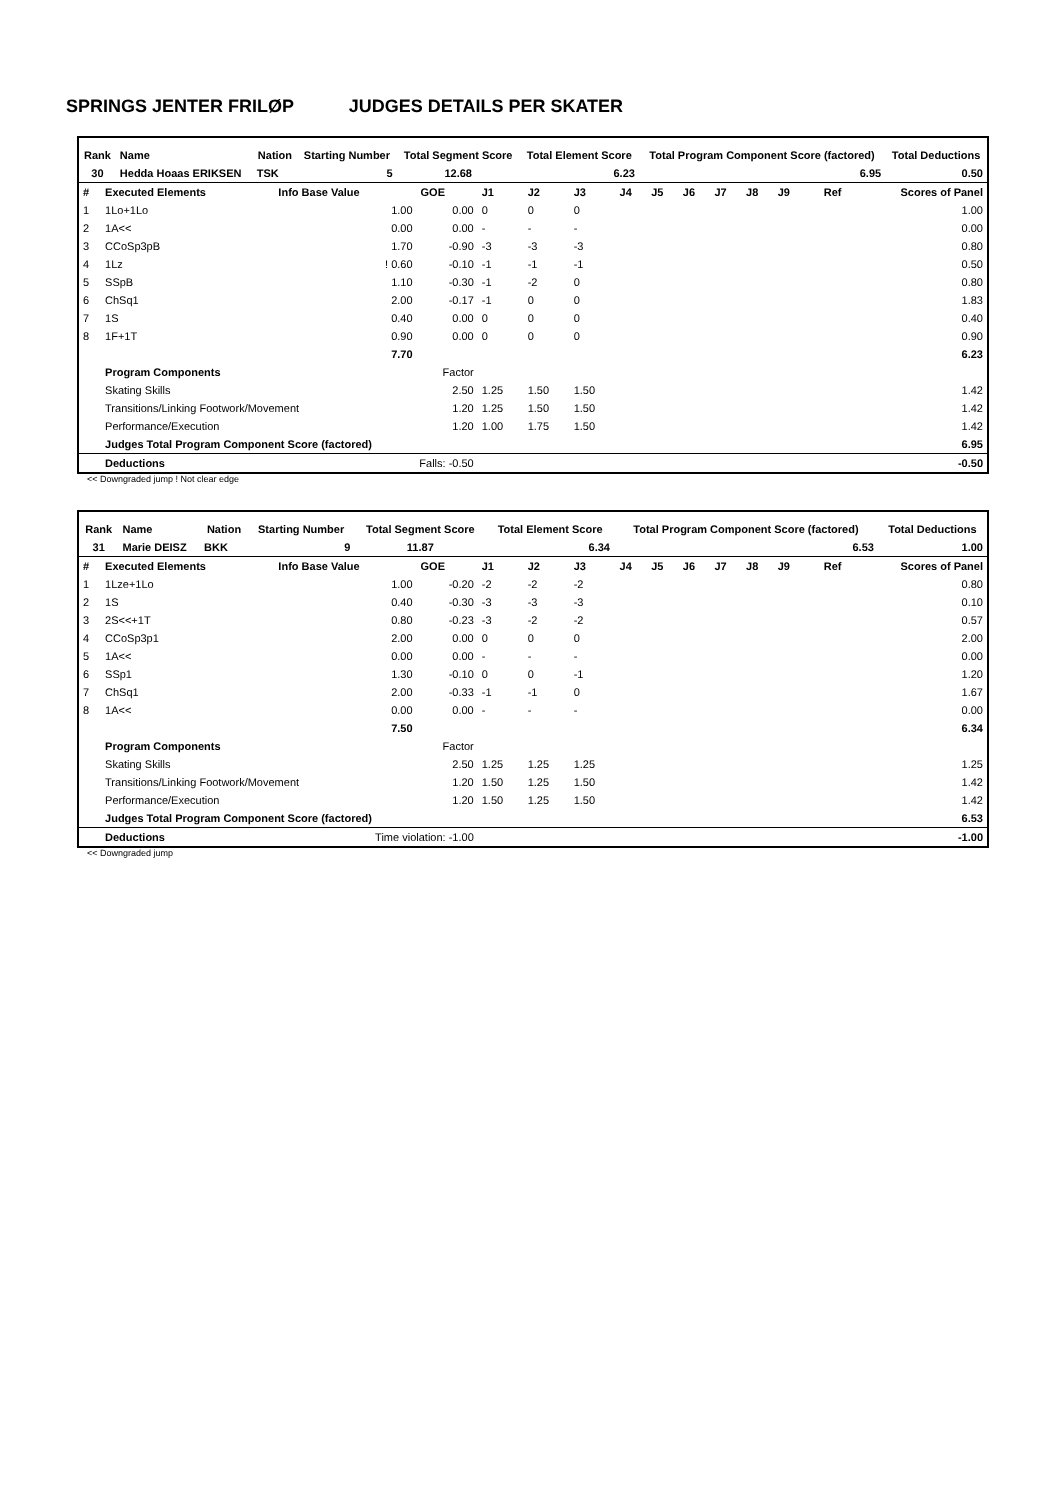SPRINGS JENTER FRILØP JUDGES DETAILS PER SKATER
| Rank | Name | Nation | Starting Number | Total Segment Score | Total Element Score | Total Program Component Score (factored) | Total Deductions |
| --- | --- | --- | --- | --- | --- | --- | --- |
| 30 | Hedda Hoaas ERIKSEN | TSK | 5 | 12.68 | 6.23 | 6.95 | 0.50 |
| # | Executed Elements | Info Base Value | GOE | J1 | J2 | J3 | J4 | J5 | J6 | J7 | J8 | J9 | Ref | Scores of Panel |
| 1 | 1Lo+1Lo | 1.00 | 0.00 | 0 | 0 | 0 | | | | | | | | 1.00 |
| 2 | 1A<< | 0.00 | 0.00 | - | - | - | | | | | | | | 0.00 |
| 3 | CCoSp3pB | 1.70 | -0.90 | -3 | -3 | -3 | | | | | | | | 0.80 |
| 4 | 1Lz | ! 0.60 | -0.10 | -1 | -1 | -1 | | | | | | | | 0.50 |
| 5 | SSpB | 1.10 | -0.30 | -1 | -2 | 0 | | | | | | | | 0.80 |
| 6 | ChSq1 | 2.00 | -0.17 | -1 | 0 | 0 | | | | | | | | 1.83 |
| 7 | 1S | 0.40 | 0.00 | 0 | 0 | 0 | | | | | | | | 0.40 |
| 8 | 1F+1T | 0.90 | 0.00 | 0 | 0 | 0 | | | | | | | | 0.90 |
| | | 7.70 | | | | | | | | | | | | 6.23 |
| | Program Components | | Factor | | | | | | | | | | | |
| | Skating Skills | | 2.50 | 1.25 | 1.50 | 1.50 | | | | | | | | 1.42 |
| | Transitions/Linking Footwork/Movement | | 1.20 | 1.25 | 1.50 | 1.50 | | | | | | | | 1.42 |
| | Performance/Execution | | 1.20 | 1.00 | 1.75 | 1.50 | | | | | | | | 1.42 |
| | Judges Total Program Component Score (factored) | | | | | | | | | | | | | 6.95 |
| | Deductions | Falls: -0.50 | | | | | | | | | | | | -0.50 |
<< Downgraded jump ! Not clear edge
| Rank | Name | Nation | Starting Number | Total Segment Score | Total Element Score | Total Program Component Score (factored) | Total Deductions |
| --- | --- | --- | --- | --- | --- | --- | --- |
| 31 | Marie DEISZ | BKK | 9 | 11.87 | 6.34 | 6.53 | 1.00 |
| # | Executed Elements | Info Base Value | GOE | J1 | J2 | J3 | J4 | J5 | J6 | J7 | J8 | J9 | Ref | Scores of Panel |
| 1 | 1Lze+1Lo | 1.00 | -0.20 | -2 | -2 | -2 | | | | | | | | 0.80 |
| 2 | 1S | 0.40 | -0.30 | -3 | -3 | -3 | | | | | | | | 0.10 |
| 3 | 2S<<+1T | 0.80 | -0.23 | -3 | -2 | -2 | | | | | | | | 0.57 |
| 4 | CCoSp3p1 | 2.00 | 0.00 | 0 | 0 | 0 | | | | | | | | 2.00 |
| 5 | 1A<< | 0.00 | 0.00 | - | - | - | | | | | | | | 0.00 |
| 6 | SSp1 | 1.30 | -0.10 | 0 | 0 | -1 | | | | | | | | 1.20 |
| 7 | ChSq1 | 2.00 | -0.33 | -1 | -1 | 0 | | | | | | | | 1.67 |
| 8 | 1A<< | 0.00 | 0.00 | - | - | - | | | | | | | | 0.00 |
| | | 7.50 | | | | | | | | | | | | 6.34 |
| | Program Components | | Factor | | | | | | | | | | | |
| | Skating Skills | | 2.50 | 1.25 | 1.25 | 1.25 | | | | | | | | 1.25 |
| | Transitions/Linking Footwork/Movement | | 1.20 | 1.50 | 1.25 | 1.50 | | | | | | | | 1.42 |
| | Performance/Execution | | 1.20 | 1.50 | 1.25 | 1.50 | | | | | | | | 1.42 |
| | Judges Total Program Component Score (factored) | | | | | | | | | | | | | 6.53 |
| | Deductions | Time violation: -1.00 | | | | | | | | | | | | -1.00 |
<< Downgraded jump